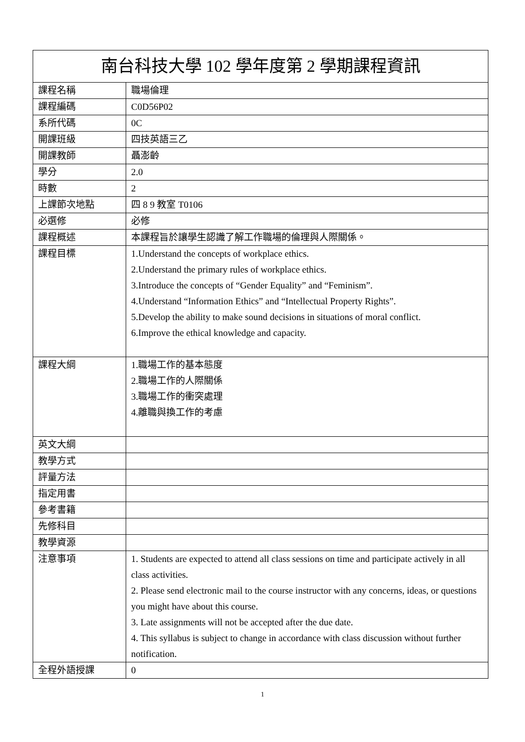| 南台科技大學 102 學年度第 2 學期課程資訊 | |
| --- | --- |
| 課程名稱 | 職場倫理 |
| 課程編碼 | C0D56P02 |
| 系所代碼 | 0C |
| 開課班級 | 四技英語三乙 |
| 開課教師 | 聶澎齡 |
| 學分 | 2.0 |
| 時數 | 2 |
| 上課節次地點 | 四 8 9 教室 T0106 |
| 必選修 | 必修 |
| 課程概述 | 本課程旨於讓學生認識了解工作職場的倫理與人際關係。 |
| 課程目標 | 1.Understand the concepts of workplace ethics. 2.Understand the primary rules of workplace ethics. 3.Introduce the concepts of “Gender Equality” and “Feminism”. 4.Understand “Information Ethics” and “Intellectual Property Rights”. 5.Develop the ability to make sound decisions in situations of moral conflict. 6.Improve the ethical knowledge and capacity. |
| 課程大綱 | 1.職場工作的基本態度 2.職場工作的人際關係 3.職場工作的衝突處理 4.離職與換工作的考慮 |
| 英文大綱 | |
| 教學方式 | |
| 評量方法 | |
| 指定用書 | |
| 參考書籍 | |
| 先修科目 | |
| 教學資源 | |
| 注意事項 | 1. Students are expected to attend all class sessions on time and participate actively in all class activities. 2. Please send electronic mail to the course instructor with any concerns, ideas, or questions you might have about this course. 3. Late assignments will not be accepted after the due date. 4. This syllabus is subject to change in accordance with class discussion without further notification. |
| 全程外語授課 | 0 |
1